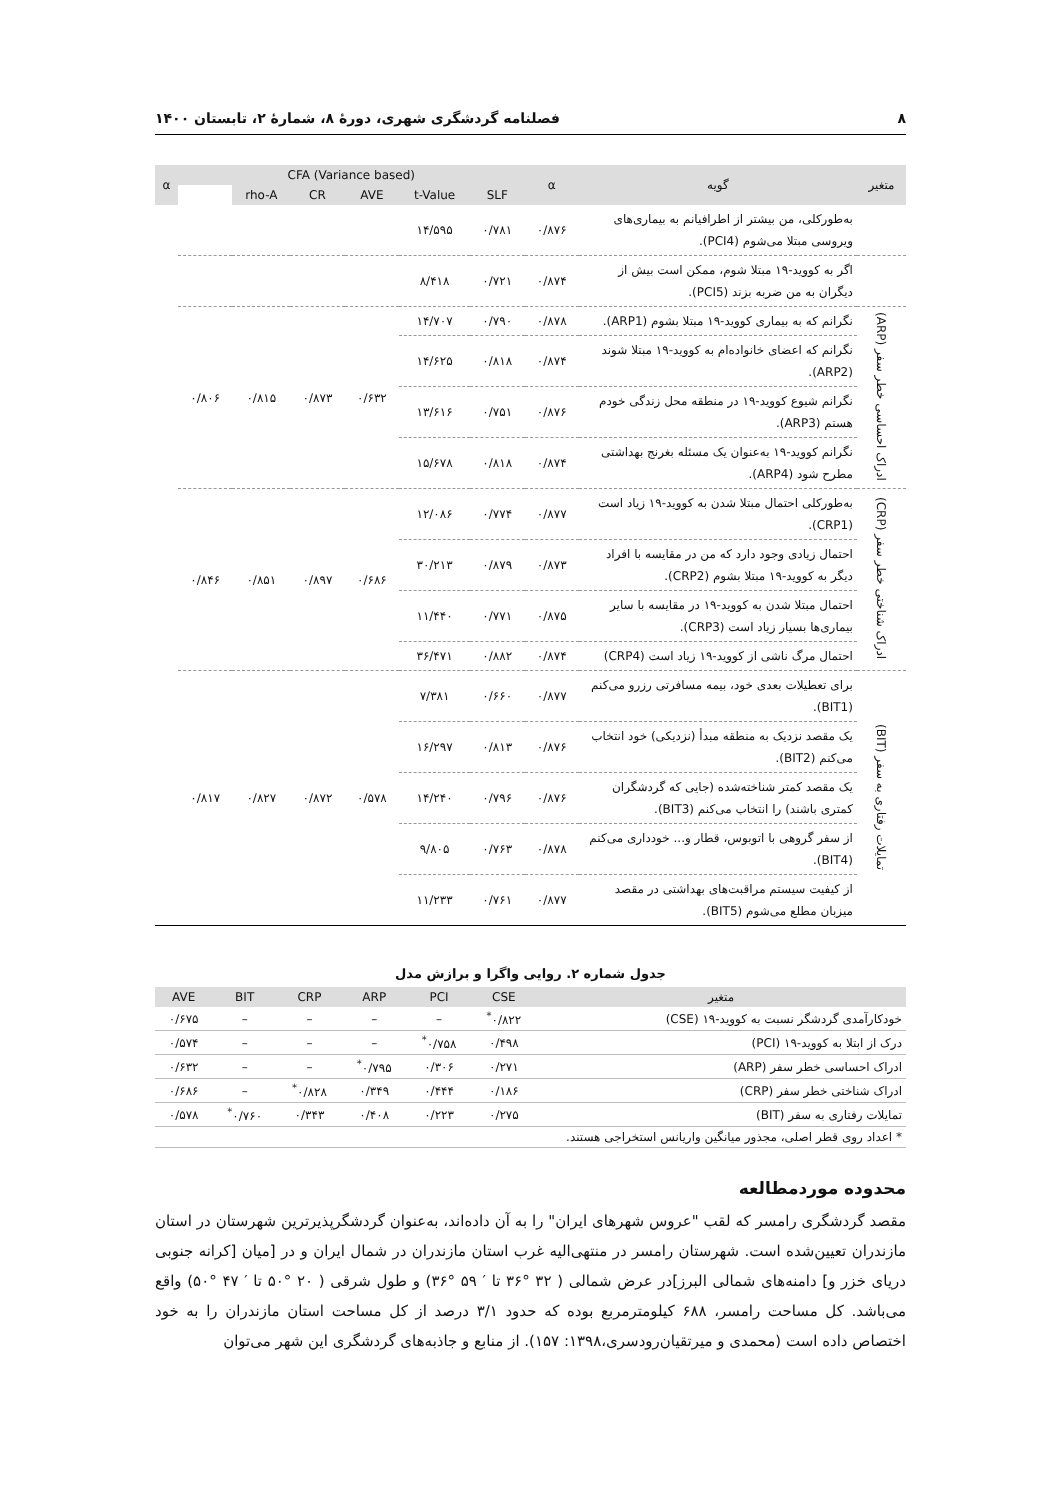۸ فصلنامه گردشگری شهری، دورهٔ ۸، شمارهٔ ۲، تابستان ۱۴۰۰
| متغیر | گویه | α | CFA (Variance based) | | | | | | α |
| --- | --- | --- | --- | --- | --- | --- | --- | --- | --- |
| | | | SLF | t-Value | AVE | CR | rho-A | | |
| | به‌طورکلی، من بیشتر از اطرافیانم به بیماری‌های ویروسی مبتلا می‌شوم (PCI4). | ۰/۸۷۶ | ۰/۷۸۱ | ۱۴/۵۹۵ | | | | | |
| | اگر به کووید-۱۹ مبتلا شوم، ممکن است بیش از دیگران به من ضربه بزند (PCI5). | ۰/۸۷۴ | ۰/۷۲۱ | ۸/۴۱۸ | | | | | |
| ادراک احساسی خطر سفر (ARP) | نگرانم که به بیماری کووید-۱۹ مبتلا بشوم (ARP1). | ۰/۸۷۸ | ۰/۷۹۰ | ۱۴/۷۰۷ | ۰/۶۳۲ | ۰/۸۷۳ | ۰/۸۱۵ | ۰/۸۰۶ | |
| | نگرانم که اعضای خانواده‌ام به کووید-۱۹ مبتلا شوند (ARP2). | ۰/۸۷۴ | ۰/۸۱۸ | ۱۴/۶۲۵ | | | | | |
| | نگرانم شیوع کووید-۱۹ در منطقه محل زندگی خودم هستم (ARP3). | ۰/۸۷۶ | ۰/۷۵۱ | ۱۳/۶۱۶ | | | | | |
| | نگرانم کووید-۱۹ به‌عنوان یک مسئله بغرنج بهداشتی مطرح شود (ARP4). | ۰/۸۷۴ | ۰/۸۱۸ | ۱۵/۶۷۸ | | | | | |
| ادراک شناختی خطر سفر (CRP) | به‌طورکلی احتمال مبتلا شدن به کووید-۱۹ زیاد است (CRP1). | ۰/۸۷۷ | ۰/۷۷۴ | ۱۲/۰۸۶ | ۰/۶۸۶ | ۰/۸۹۷ | ۰/۸۵۱ | ۰/۸۴۶ | |
| | احتمال زیادی وجود دارد که من در مقایسه با افراد دیگر به کووید-۱۹ مبتلا بشوم (CRP2). | ۰/۸۷۳ | ۰/۸۷۹ | ۳۰/۲۱۳ | | | | | |
| | احتمال مبتلا شدن به کووید-۱۹ در مقایسه با سایر بیماری‌ها بسیار زیاد است (CRP3). | ۰/۸۷۵ | ۰/۷۷۱ | ۱۱/۴۴۰ | | | | | |
| | احتمال مرگ ناشی از کووید-۱۹ زیاد است (CRP4) | ۰/۸۷۴ | ۰/۸۸۲ | ۳۶/۴۷۱ | | | | | |
| تمایلات رفتاری به سفر (BIT) | برای تعطیلات بعدی خود، بیمه مسافرتی رزرو می‌کنم (BIT1). | ۰/۸۷۷ | ۰/۶۶۰ | ۷/۳۸۱ | ۰/۵۷۸ | ۰/۸۷۲ | ۰/۸۲۷ | ۰/۸۱۷ | |
| | یک مقصد نزدیک به منطقه مبدأ (نزدیکی) خود انتخاب می‌کنم (BIT2). | ۰/۸۷۶ | ۰/۸۱۳ | ۱۶/۲۹۷ | | | | | |
| | یک مقصد کمتر شناخته‌شده (جایی که گردشگران کمتری باشند) را انتخاب می‌کنم (BIT3). | ۰/۸۷۶ | ۰/۷۹۶ | ۱۴/۲۴۰ | | | | | |
| | از سفر گروهی با اتوبوس، قطار و... خودداری می‌کنم (BIT4). | ۰/۸۷۸ | ۰/۷۶۳ | ۹/۸۰۵ | | | | | |
| | از کیفیت سیستم مراقبت‌های بهداشتی در مقصد میزبان مطلع می‌شوم (BIT5). | ۰/۸۷۷ | ۰/۷۶۱ | ۱۱/۲۳۳ | | | | | |
جدول شماره ۲. روایی واگرا و برازش مدل
| متغیر | CSE | PCI | ARP | CRP | BIT | AVE |
| --- | --- | --- | --- | --- | --- | --- |
| خودکارآمدی گردشگر نسبت به کووید-۱۹ (CSE) | ۰/۸۲۲<sup>*</sup> | – | – | – | – | ۰/۶۷۵ |
| درک از ابتلا به کووید-۱۹ (PCI) | ۰/۴۹۸ | ۰/۷۵۸<sup>*</sup> | – | – | – | ۰/۵۷۴ |
| ادراک احساسی خطر سفر (ARP) | ۰/۲۷۱ | ۰/۳۰۶ | ۰/۷۹۵<sup>*</sup> | – | – | ۰/۶۳۲ |
| ادراک شناختی خطر سفر (CRP) | ۰/۱۸۶ | ۰/۴۴۴ | ۰/۳۴۹ | ۰/۸۲۸<sup>*</sup> | – | ۰/۶۸۶ |
| تمایلات رفتاری به سفر (BIT) | ۰/۲۷۵ | ۰/۲۲۳ | ۰/۴۰۸ | ۰/۳۴۳ | ۰/۷۶۰<sup>*</sup> | ۰/۵۷۸ |
| * اعداد روی قطر اصلی، مجذور میانگین واریانس استخراجی هستند. | | | | | | |
محدوده موردمطالعه
مقصد گردشگری رامسر که لقب "عروس شهرهای ایران" را به آن داده‌اند، به‌عنوان گردشگرپذیرترین شهرستان در استان مازندران تعیین‌شده است. شهرستان رامسر در منتهی‌الیه غرب استان مازندران در شمال ایران و در [میان [کرانه جنوبی دریای خزر و] دامنه‌های شمالی البرز]در عرض شمالی ( ۳۲ °۳۶ تا ′ ۵۹ °۳۶) و طول شرقی ( ۲۰ °۵۰ تا ′ ۴۷ °۵۰) واقع می‌باشد. کل مساحت رامسر، ۶۸۸ کیلومترمربع بوده که حدود ۳/۱ درصد از کل مساحت استان مازندران را به خود اختصاص داده است (محمدی و میرتقیان‌رودسری،۱۳۹۸: ۱۵۷). از منابع و جاذبه‌های گردشگری این شهر می‌توان